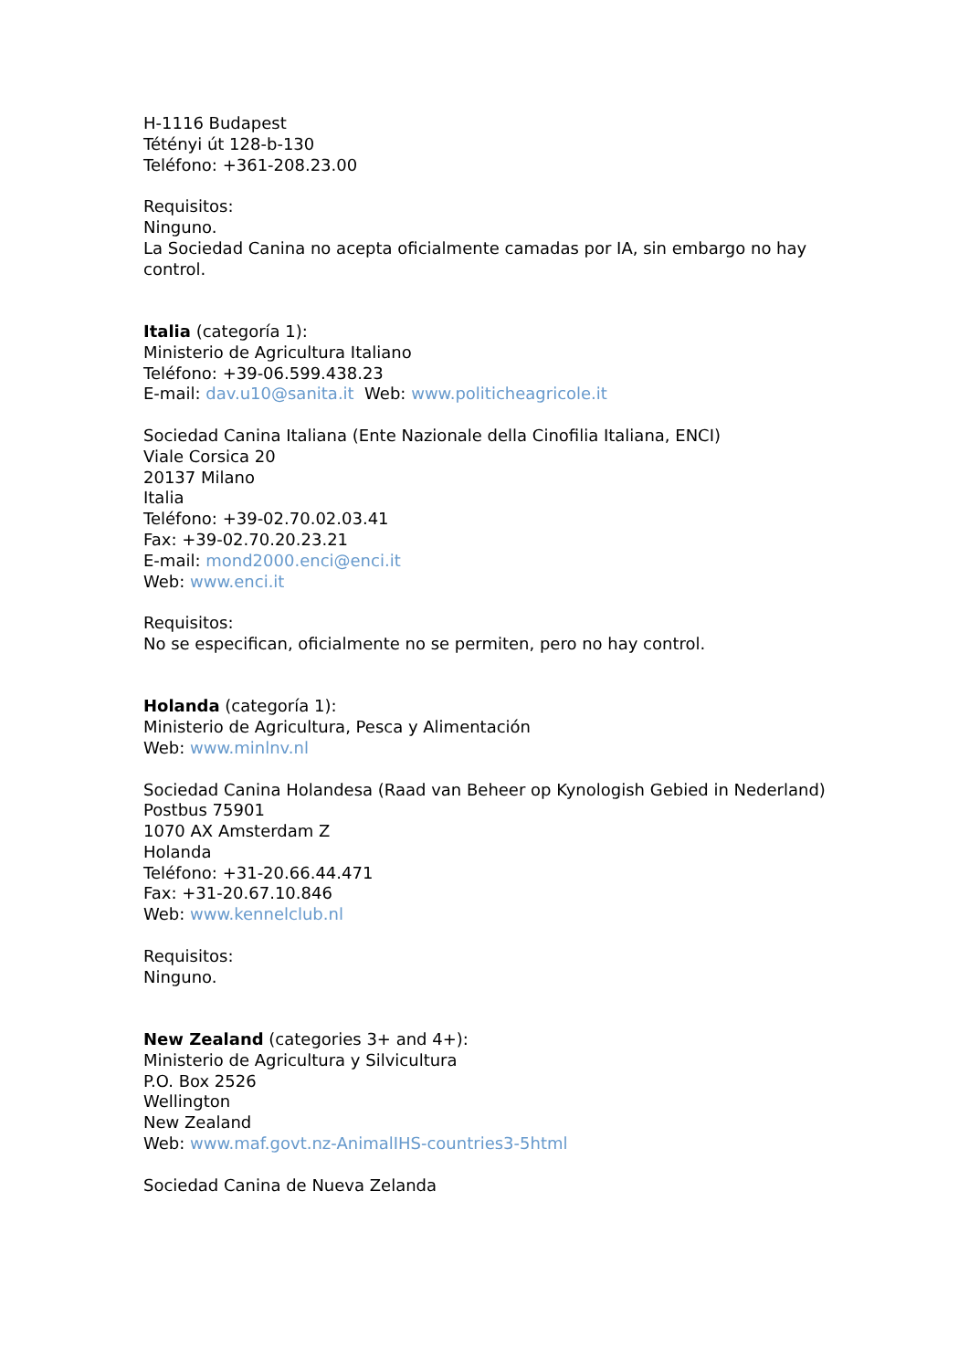H-1116 Budapest
Tétényi út 128-b-130
Teléfono: +361-208.23.00
Requisitos:
Ninguno.
La Sociedad Canina no acepta oficialmente camadas por IA, sin embargo no hay control.
Italia (categoría 1):
Ministerio de Agricultura Italiano
Teléfono: +39-06.599.438.23
E-mail: dav.u10@sanita.it Web: www.politicheagricole.it
Sociedad Canina Italiana (Ente Nazionale della Cinofilia Italiana, ENCI)
Viale Corsica 20
20137 Milano
Italia
Teléfono: +39-02.70.02.03.41
Fax: +39-02.70.20.23.21
E-mail: mond2000.enci@enci.it
Web: www.enci.it
Requisitos:
No se especifican, oficialmente no se permiten, pero no hay control.
Holanda (categoría 1):
Ministerio de Agricultura, Pesca y Alimentación
Web: www.minlnv.nl
Sociedad Canina Holandesa (Raad van Beheer op Kynologish Gebied in Nederland)
Postbus 75901
1070 AX Amsterdam Z
Holanda
Teléfono: +31-20.66.44.471
Fax: +31-20.67.10.846
Web: www.kennelclub.nl
Requisitos:
Ninguno.
New Zealand (categories 3+ and 4+):
Ministerio de Agricultura y Silvicultura
P.O. Box 2526
Wellington
New Zealand
Web: www.maf.govt.nz-AnimalIHS-countries3-5html
Sociedad Canina de Nueva Zelanda